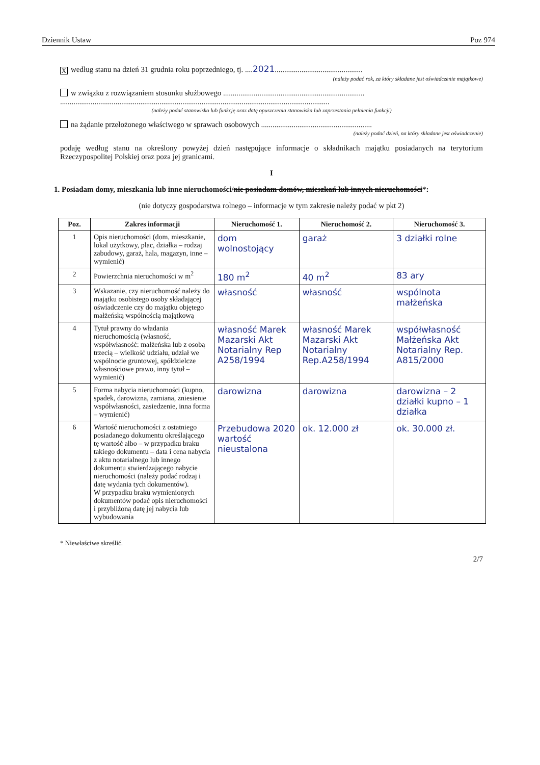Dziennik Ustaw Poz 974
Xwedług stanu na dzień 31 grudnia roku poprzedniego, tj. ....2021..............................................
(należy podać rok, za który składane jest oświadczenie majątkowe)
w związku z rozwiązaniem stosunku służbowego ..........................................................................
.............................................................................................................................................
(należy podać stanowisko lub funkcję oraz datę opuszczenia stanowiska lub zaprzestania pełnienia funkcji)
na żądanie przełożonego właściwego w sprawach osobowych ..........................................................
(należy podać dzień, na który składane jest oświadczenie)
podaję według stanu na określony powyżej dzień następujące informacje o składnikach majątku posiadanych na terytorium Rzeczypospolitej Polskiej oraz poza jej granicami.
I
1. Posiadam domy, mieszkania lub inne nieruchomości/nie posiadam domów, mieszkań lub innych nieruchomości*:
(nie dotyczy gospodarstwa rolnego – informacje w tym zakresie należy podać w pkt 2)
| Poz. | Zakres informacji | Nieruchomość 1. | Nieruchomość 2. | Nieruchomość 3. |
| --- | --- | --- | --- | --- |
| 1 | Opis nieruchomości (dom, mieszkanie, lokal użytkowy, plac, działka – rodzaj zabudowy, garaż, hala, magazyn, inne – wymienić) | dom wolnostojący | garaż | 3 działki rolne |
| 2 | Powierzchnia nieruchomości w m<sup>2</sup> | 180 m<sup>2</sup> | 40 m<sup>2</sup> | 83 ary |
| 3 | Wskazanie, czy nieruchomość należy do majątku osobistego osoby składającej oświadczenie czy do majątku objętego małżeńską wspólnością majątkową | własność | własność | wspólnota małżeńska |
| 4 | Tytuł prawny do władania nieruchomością (własność, współwłasność: małżeńska lub z osobą trzecią – wielkość udziału, udział we wspólnocie gruntowej, spółdzielcze własnościowe prawo, inny tytuł – wymienić) | własność Marek Mazarski Akt Notarialny Rep A258/1994 | własność Marek Mazarski Akt Notarialny Rep.A258/1994 | współwłasność Małżeńska Akt Notarialny Rep. A815/2000 |
| 5 | Forma nabycia nieruchomości (kupno, spadek, darowizna, zamiana, zniesienie współwłasności, zasiedzenie, inna forma – wymienić) | darowizna | darowizna | darowizna – 2 działki kupno – 1 działka |
| 6 | Wartość nieruchomości z ostatniego posiadanego dokumentu określającego tę wartość albo – w przypadku braku takiego dokumentu – data i cena nabycia z aktu notarialnego lub innego dokumentu stwierdzającego nabycie nieruchomości (należy podać rodzaj i datę wydania tych dokumentów). W przypadku braku wymienionych dokumentów podać opis nieruchomości i przybliżoną datę jej nabycia lub wybudowania | Przebudowa 2020 wartość nieustalona | ok. 12.000 zł | ok. 30.000 zł. |
* Niewłaściwe skreślić.
2/7